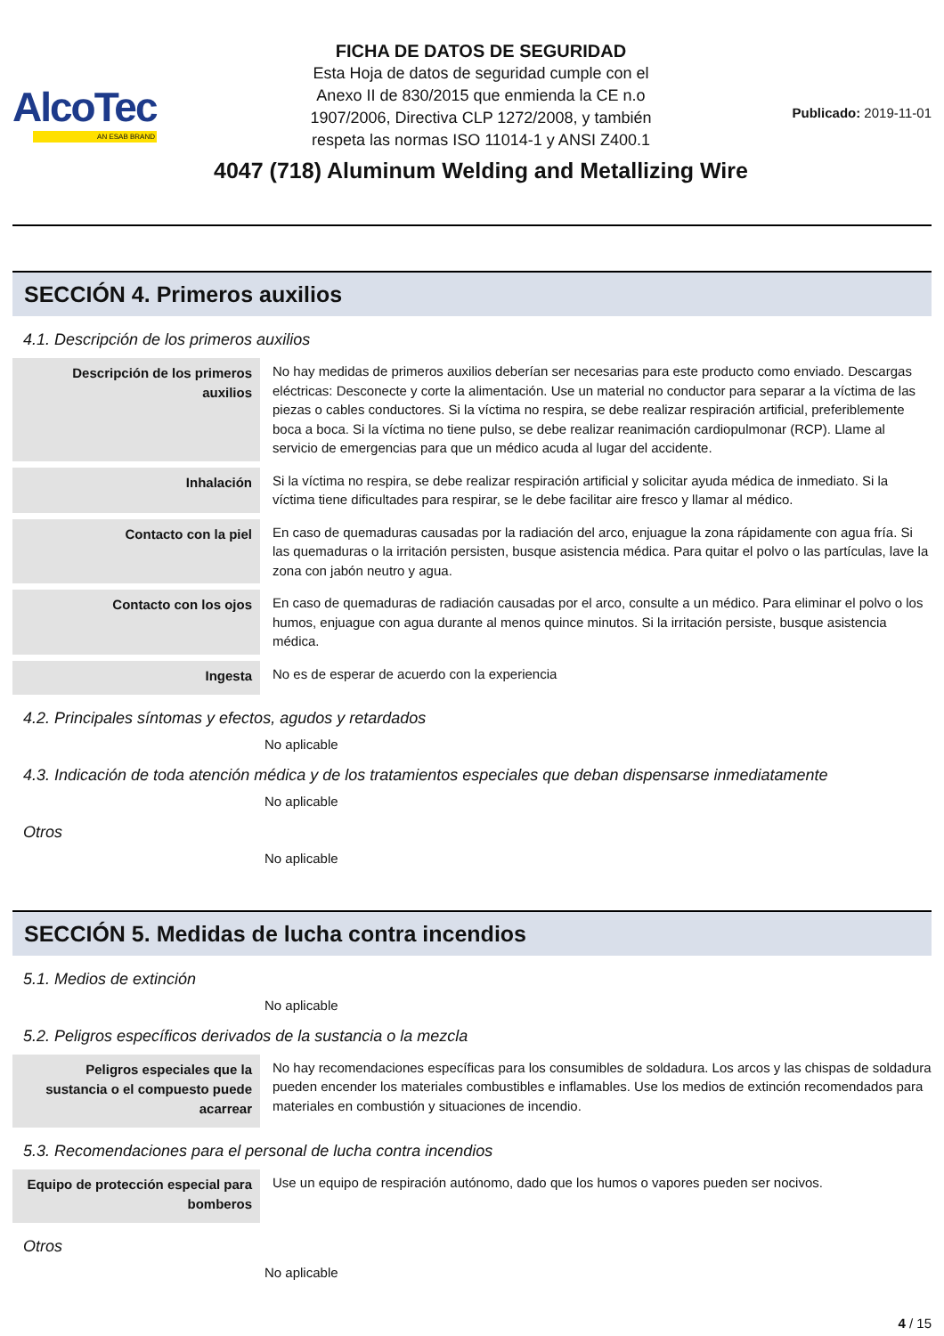AlcoTec
AN ESAB BRAND
FICHA DE DATOS DE SEGURIDAD
Esta Hoja de datos de seguridad cumple con el
Anexo II de 830/2015 que enmienda la CE n.o
1907/2006, Directiva CLP 1272/2008, y también
respeta las normas ISO 11014-1 y ANSI Z400.1
4047 (718) Aluminum Welding and Metallizing Wire
Publicado: 2019-11-01
SECCIÓN 4. Primeros auxilios
4.1. Descripción de los primeros auxilios
| Descripción de los primeros auxilios | No hay medidas de primeros auxilios deberían ser necesarias para este producto como enviado. Descargas eléctricas: Desconecte y corte la alimentación. Use un material no conductor para separar a la víctima de las piezas o cables conductores. Si la víctima no respira, se debe realizar respiración artificial, preferiblemente boca a boca. Si la víctima no tiene pulso, se debe realizar reanimación cardiopulmonar (RCP). Llame al servicio de emergencias para que un médico acuda al lugar del accidente. |
| Inhalación | Si la víctima no respira, se debe realizar respiración artificial y solicitar ayuda médica de inmediato. Si la víctima tiene dificultades para respirar, se le debe facilitar aire fresco y llamar al médico. |
| Contacto con la piel | En caso de quemaduras causadas por la radiación del arco, enjuague la zona rápidamente con agua fría. Si las quemaduras o la irritación persisten, busque asistencia médica. Para quitar el polvo o las partículas, lave la zona con jabón neutro y agua. |
| Contacto con los ojos | En caso de quemaduras de radiación causadas por el arco, consulte a un médico. Para eliminar el polvo o los humos, enjuague con agua durante al menos quince minutos. Si la irritación persiste, busque asistencia médica. |
| Ingesta | No es de esperar de acuerdo con la experiencia |
4.2. Principales síntomas y efectos, agudos y retardados
No aplicable
4.3. Indicación de toda atención médica y de los tratamientos especiales que deban dispensarse inmediatamente
No aplicable
Otros
No aplicable
SECCIÓN 5. Medidas de lucha contra incendios
5.1. Medios de extinción
No aplicable
5.2. Peligros específicos derivados de la sustancia o la mezcla
| Peligros especiales que la sustancia o el compuesto puede acarrear | No hay recomendaciones específicas para los consumibles de soldadura. Los arcos y las chispas de soldadura pueden encender los materiales combustibles e inflamables. Use los medios de extinción recomendados para materiales en combustión y situaciones de incendio. |
5.3. Recomendaciones para el personal de lucha contra incendios
| Equipo de protección especial para bomberos | Use un equipo de respiración autónomo, dado que los humos o vapores pueden ser nocivos. |
Otros
No aplicable
4 / 15